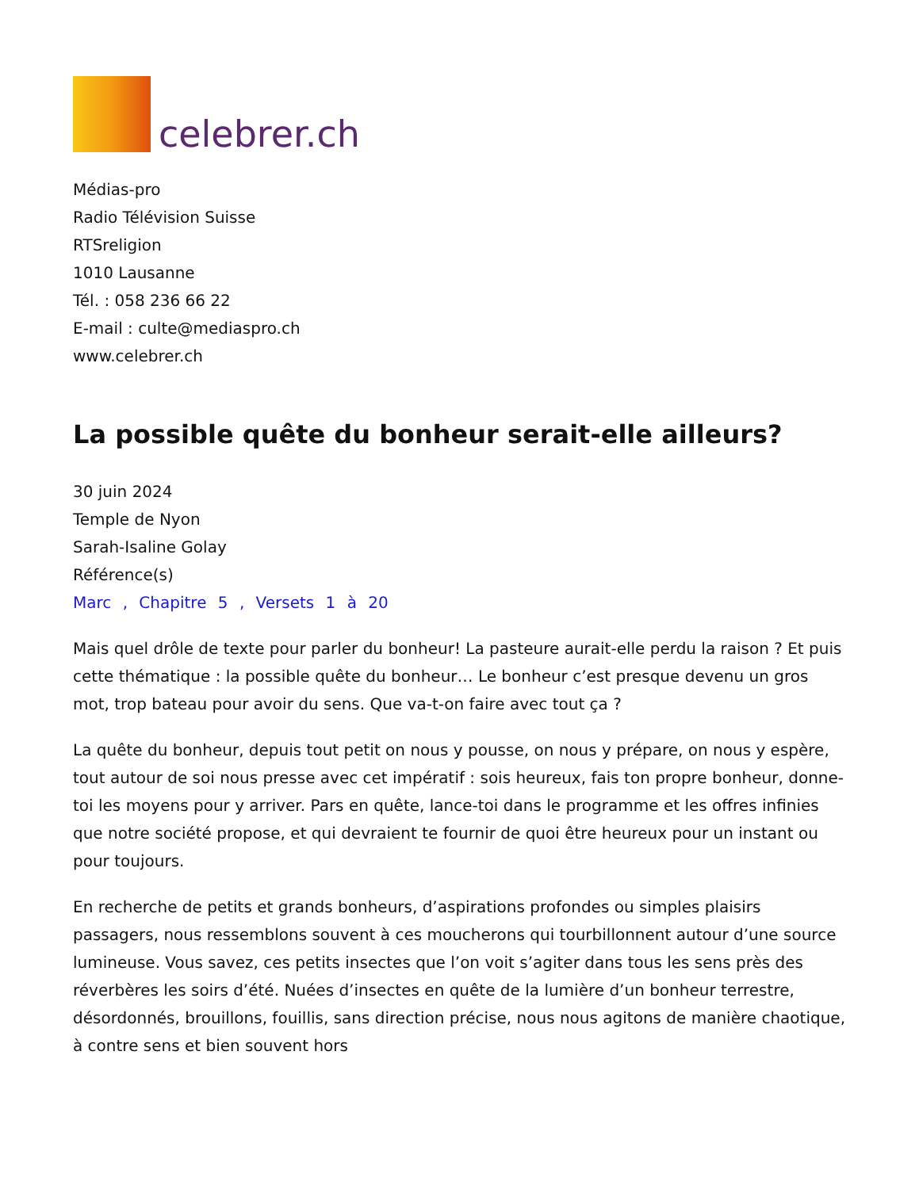celebrer.ch
Médias-pro
Radio Télévision Suisse
RTSreligion
1010 Lausanne
Tél. : 058 236 66 22
E-mail : culte@mediaspro.ch
www.celebrer.ch
La possible quête du bonheur serait-elle ailleurs?
30 juin 2024
Temple de Nyon
Sarah-Isaline Golay
Référence(s)
Marc , Chapitre 5 , Versets 1 à 20
Mais quel drôle de texte pour parler du bonheur! La pasteure aurait-elle perdu la raison ? Et puis cette thématique : la possible quête du bonheur… Le bonheur c’est presque devenu un gros mot, trop bateau pour avoir du sens. Que va-t-on faire avec tout ça ?
La quête du bonheur, depuis tout petit on nous y pousse, on nous y prépare, on nous y espère, tout autour de soi nous presse avec cet impératif : sois heureux, fais ton propre bonheur, donne-toi les moyens pour y arriver. Pars en quête, lance-toi dans le programme et les offres infinies que notre société propose, et qui devraient te fournir de quoi être heureux pour un instant ou pour toujours.
En recherche de petits et grands bonheurs, d’aspirations profondes ou simples plaisirs passagers, nous ressemblons souvent à ces moucherons qui tourbillonnent autour d’une source lumineuse. Vous savez, ces petits insectes que l’on voit s’agiter dans tous les sens près des réverbères les soirs d’été. Nuées d’insectes en quête de la lumière d’un bonheur terrestre, désordonnés, brouillons, fouillis, sans direction précise, nous nous agitons de manière chaotique, à contre sens et bien souvent hors